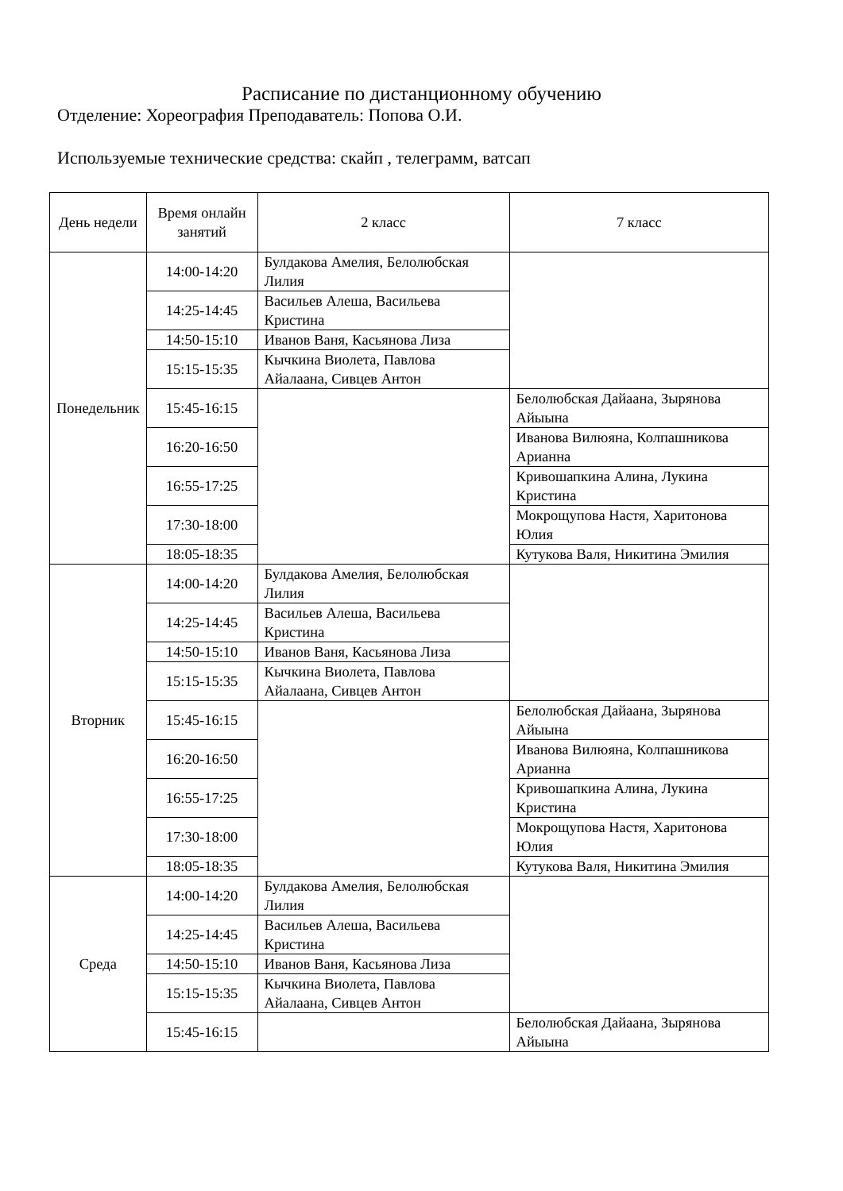Расписание по дистанционному обучению
Отделение: Хореография Преподаватель: Попова О.И.
Используемые технические средства: скайп , телеграмм, ватсап
| День недели | Время онлайн занятий | 2 класс | 7 класс |
| --- | --- | --- | --- |
| Понедельник | 14:00-14:20 | Булдакова Амелия, Белолюбская Лилия | |
| | 14:25-14:45 | Васильев Алеша, Васильева Кристина | |
| | 14:50-15:10 | Иванов Ваня, Касьянова Лиза | |
| | 15:15-15:35 | Кычкина Виолета, Павлова Айалаана, Сивцев Антон | |
| | 15:45-16:15 | | Белолюбская Дайаана, Зырянова Айыына |
| | 16:20-16:50 | | Иванова Вилюяна, Колпашникова Арианна |
| | 16:55-17:25 | | Кривошапкина Алина, Лукина Кристина |
| | 17:30-18:00 | | Мокрощупова Настя, Харитонова Юлия |
| | 18:05-18:35 | | Кутукова Валя, Никитина Эмилия |
| Вторник | 14:00-14:20 | Булдакова Амелия, Белолюбская Лилия | |
| | 14:25-14:45 | Васильев Алеша, Васильева Кристина | |
| | 14:50-15:10 | Иванов Ваня, Касьянова Лиза | |
| | 15:15-15:35 | Кычкина Виолета, Павлова Айалаана, Сивцев Антон | |
| | 15:45-16:15 | | Белолюбская Дайаана, Зырянова Айыына |
| | 16:20-16:50 | | Иванова Вилюяна, Колпашникова Арианна |
| | 16:55-17:25 | | Кривошапкина Алина, Лукина Кристина |
| | 17:30-18:00 | | Мокрощупова Настя, Харитонова Юлия |
| | 18:05-18:35 | | Кутукова Валя, Никитина Эмилия |
| Среда | 14:00-14:20 | Булдакова Амелия, Белолюбская Лилия | |
| | 14:25-14:45 | Васильев Алеша, Васильева Кристина | |
| | 14:50-15:10 | Иванов Ваня, Касьянова Лиза | |
| | 15:15-15:35 | Кычкина Виолета, Павлова Айалаана, Сивцев Антон | |
| | 15:45-16:15 | | Белолюбская Дайаана, Зырянова Айыына |